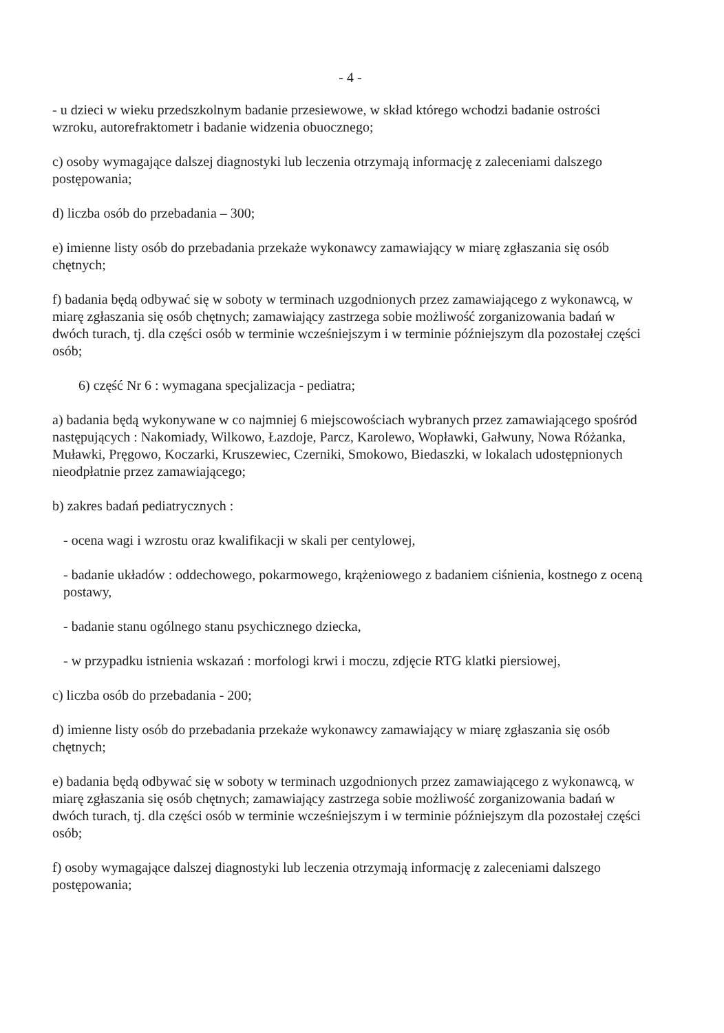- 4 -
- u dzieci w wieku przedszkolnym badanie przesiewowe, w skład którego wchodzi badanie ostrości wzroku, autorefraktometr i badanie widzenia obuocznego;
c) osoby wymagające dalszej diagnostyki lub leczenia otrzymają informację z zaleceniami dalszego postępowania;
d) liczba osób do przebadania – 300;
e) imienne listy osób do przebadania przekaże wykonawcy zamawiający w miarę zgłaszania się osób chętnych;
f) badania będą odbywać się w soboty w terminach uzgodnionych przez zamawiającego z wykonawcą, w miarę zgłaszania się osób chętnych; zamawiający zastrzega sobie możliwość zorganizowania badań w dwóch turach, tj. dla części osób w terminie wcześniejszym i w terminie późniejszym dla pozostałej części osób;
6) część Nr 6 : wymagana specjalizacja - pediatra;
a) badania będą wykonywane w co najmniej 6 miejscowościach wybranych przez zamawiającego spośród następujących : Nakomiady, Wilkowo, Łazdoje, Parcz, Karolewo, Wopławki, Gałwuny, Nowa Różanka, Muławki, Pręgowo, Koczarki, Kruszewiec, Czerniki, Smokowo, Biedaszki, w lokalach udostępnionych nieodpłatnie przez zamawiającego;
b) zakres badań pediatrycznych :
- ocena wagi i wzrostu oraz kwalifikacji w skali per centylowej,
- badanie układów : oddechowego, pokarmowego, krążeniowego z badaniem ciśnienia, kostnego z oceną postawy,
- badanie stanu ogólnego stanu psychicznego dziecka,
- w przypadku istnienia wskazań : morfologi krwi i moczu, zdjęcie RTG klatki piersiowej,
c) liczba osób do przebadania - 200;
d) imienne listy osób do przebadania przekaże wykonawcy zamawiający w miarę zgłaszania się osób chętnych;
e) badania będą odbywać się w soboty w terminach uzgodnionych przez zamawiającego z wykonawcą, w miarę zgłaszania się osób chętnych; zamawiający zastrzega sobie możliwość zorganizowania badań w dwóch turach, tj. dla części osób w terminie wcześniejszym i w terminie późniejszym dla pozostałej części osób;
f) osoby wymagające dalszej diagnostyki lub leczenia otrzymają informację z zaleceniami dalszego postępowania;